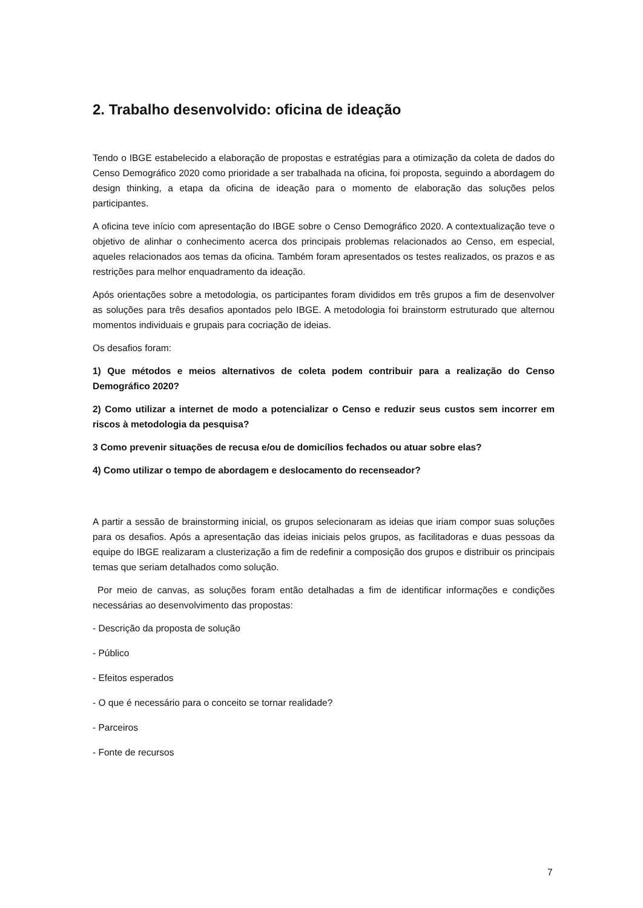2. Trabalho desenvolvido: oficina de ideação
Tendo o IBGE estabelecido a elaboração de propostas e estratégias para a otimização da coleta de dados do Censo Demográfico 2020 como prioridade a ser trabalhada na oficina, foi proposta, seguindo a abordagem do design thinking, a etapa da oficina de ideação para o momento de elaboração das soluções pelos participantes.
A oficina teve início com apresentação do IBGE sobre o Censo Demográfico 2020. A contextualização teve o objetivo de alinhar o conhecimento acerca dos principais problemas relacionados ao Censo, em especial, aqueles relacionados aos temas da oficina. Também foram apresentados os testes realizados, os prazos e as restrições para melhor enquadramento da ideação.
Após orientações sobre a metodologia, os participantes foram divididos em três grupos a fim de desenvolver as soluções para três desafios apontados pelo IBGE. A metodologia foi brainstorm estruturado que alternou momentos individuais e grupais para cocriação de ideias.
Os desafios foram:
1) Que métodos e meios alternativos de coleta podem contribuir para a realização do Censo Demográfico 2020?
2) Como utilizar a internet de modo a potencializar o Censo e reduzir seus custos sem incorrer em riscos à metodologia da pesquisa?
3 Como prevenir situações de recusa e/ou de domicílios fechados ou atuar sobre elas?
4) Como utilizar o tempo de abordagem e deslocamento do recenseador?
A partir a sessão de brainstorming inicial, os grupos selecionaram as ideias que iriam compor suas soluções para os desafios. Após a apresentação das ideias iniciais pelos grupos, as facilitadoras e duas pessoas da equipe do IBGE realizaram a clusterização a fim de redefinir a composição dos grupos e distribuir os principais temas que seriam detalhados como solução.
Por meio de canvas, as soluções foram então detalhadas a fim de identificar informações e condições necessárias ao desenvolvimento das propostas:
- Descrição da proposta de solução
- Público
- Efeitos esperados
- O que é necessário para o conceito se tornar realidade?
- Parceiros
- Fonte de recursos
7